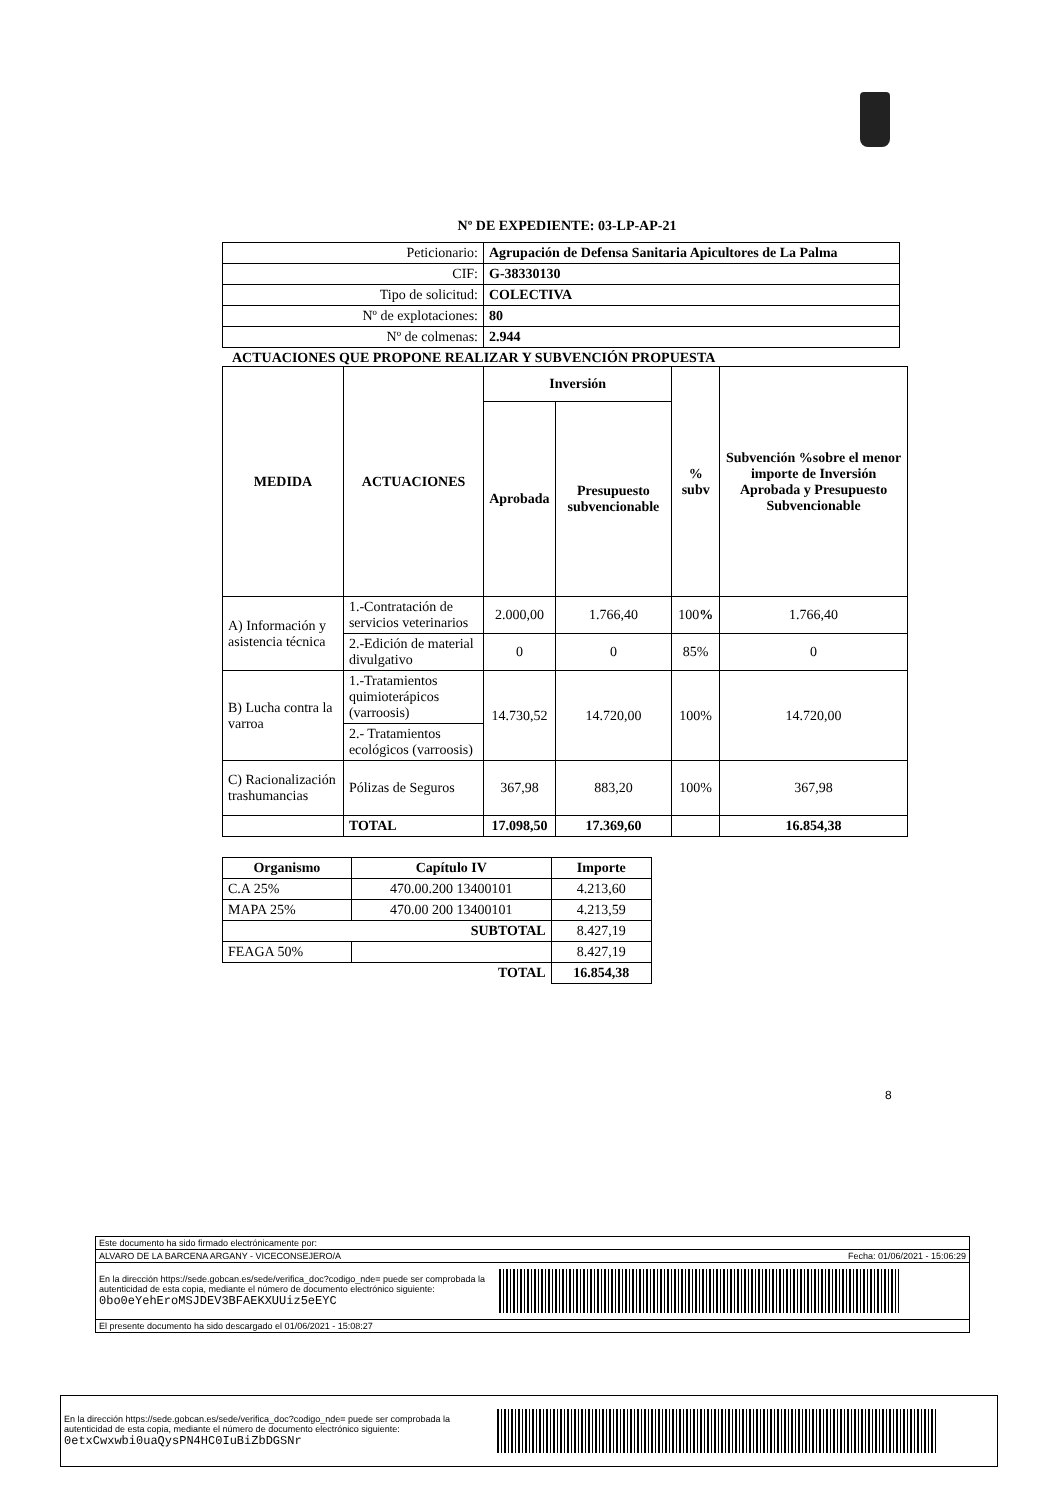Nº DE EXPEDIENTE: 03-LP-AP-21
| Peticionario: | Agrupación de Defensa Sanitaria Apicultores de La Palma |
| CIF: | G-38330130 |
| Tipo de solicitud: | COLECTIVA |
| Nº de explotaciones: | 80 |
| Nº de colmenas: | 2.944 |
ACTUACIONES QUE PROPONE REALIZAR Y SUBVENCIÓN PROPUESTA
| MEDIDA | ACTUACIONES | Inversión | | % subv | Subvención %sobre el menor importe de Inversión Aprobada y Presupuesto Subvencionable |
| --- | --- | --- | --- | --- | --- |
| | | Aprobada | Presupuesto subvencionable | | |
| A) Información y asistencia técnica | 1.-Contratación de servicios veterinarios | 2.000,00 | 1.766,40 | 100 % | 1.766,40 |
| | 2.-Edición de material divulgativo | 0 | 0 | 85% | 0 |
| B) Lucha contra la varroa | 1.-Tratamientos quimioterápicos (varroosis) | 14.730,52 | 14.720,00 | 100% | 14.720,00 |
| | 2.- Tratamientos ecológicos (varroosis) | | | | |
| C) Racionalización trashumancias | Pólizas de Seguros | 367,98 | 883,20 | 100% | 367,98 |
| | TOTAL | 17.098,50 | 17.369,60 | | 16.854,38 |
| Organismo | Capítulo IV | Importe |
| --- | --- | --- |
| C.A 25% | 470.00.200 13400101 | 4.213,60 |
| MAPA 25% | 470.00 200 13400101 | 4.213,59 |
| SUBTOTAL | | 8.427,19 |
| FEAGA 50% | | 8.427,19 |
| TOTAL | | 16.854,38 |
8
Este documento ha sido firmado electrónicamente por:
ALVARO DE LA BARCENA ARGANY - VICECONSEJERO/A Fecha: 01/06/2021 - 15:06:29
En la dirección https://sede.gobcan.es/sede/verifica_doc?codigo_nde= puede ser comprobada la autenticidad de esta copia, mediante el número de documento electrónico siguiente: 0bo0eYehEroMSJDEV3BFAEKXUUiz5eEYC
El presente documento ha sido descargado el 01/06/2021 - 15:08:27
En la dirección https://sede.gobcan.es/sede/verifica_doc?codigo_nde= puede ser comprobada la autenticidad de esta copia, mediante el número de documento electrónico siguiente: 0etxCwxwbi0uaQysPN4HC0IuBiZbDGSNr